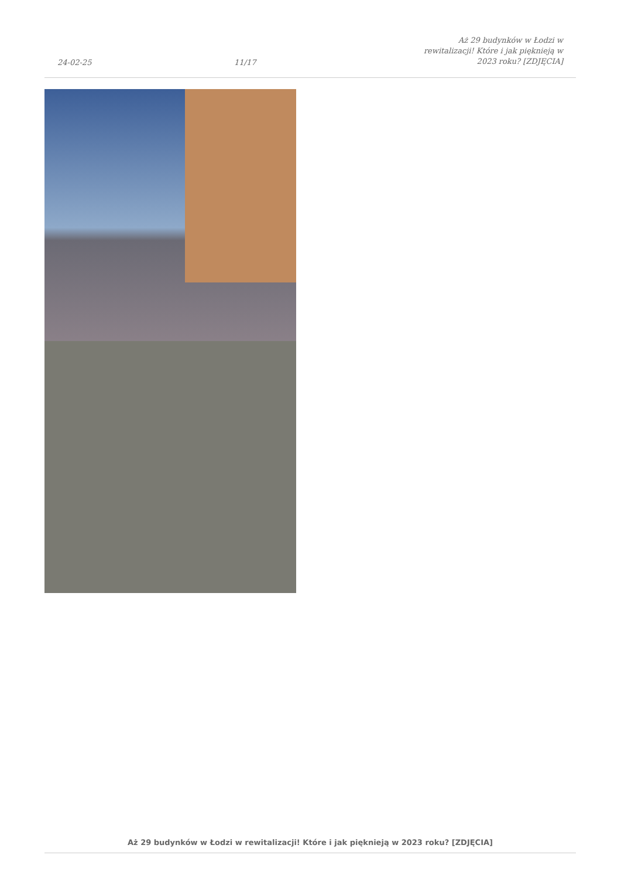24-02-25
11/17
Aż 29 budynków w Łodzi w rewitalizacji! Które i jak pięknieją w 2023 roku? [ZDJĘCIA]
Aż 29 budynków w Łodzi w rewitalizacji! Które i jak pięknieją w 2023 roku? [ZDJĘCIA]